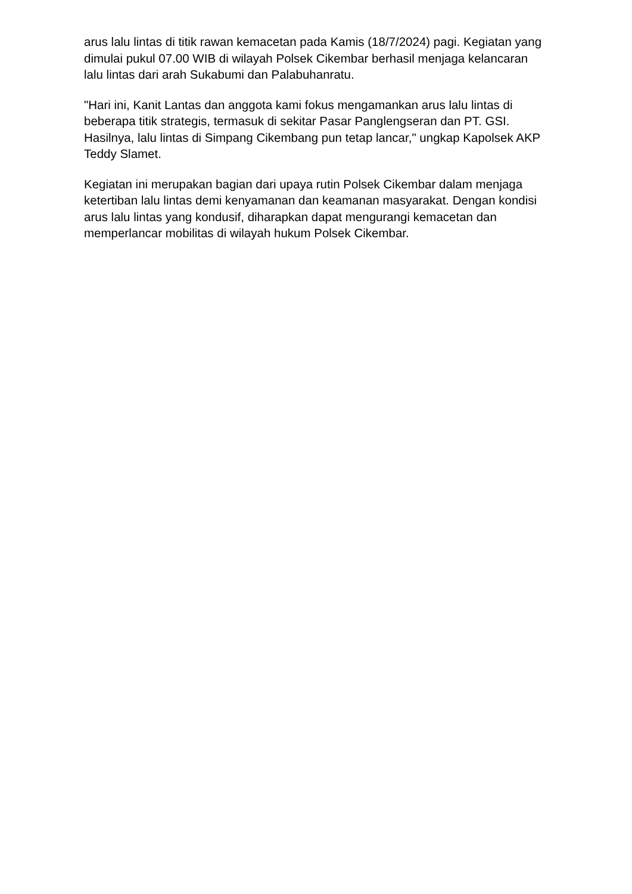arus lalu lintas di titik rawan kemacetan pada Kamis (18/7/2024) pagi. Kegiatan yang dimulai pukul 07.00 WIB di wilayah Polsek Cikembar berhasil menjaga kelancaran lalu lintas dari arah Sukabumi dan Palabuhanratu.
"Hari ini, Kanit Lantas dan anggota kami fokus mengamankan arus lalu lintas di beberapa titik strategis, termasuk di sekitar Pasar Panglengseran dan PT. GSI. Hasilnya, lalu lintas di Simpang Cikembang pun tetap lancar," ungkap Kapolsek AKP Teddy Slamet.
Kegiatan ini merupakan bagian dari upaya rutin Polsek Cikembar dalam menjaga ketertiban lalu lintas demi kenyamanan dan keamanan masyarakat. Dengan kondisi arus lalu lintas yang kondusif, diharapkan dapat mengurangi kemacetan dan memperlancar mobilitas di wilayah hukum Polsek Cikembar.